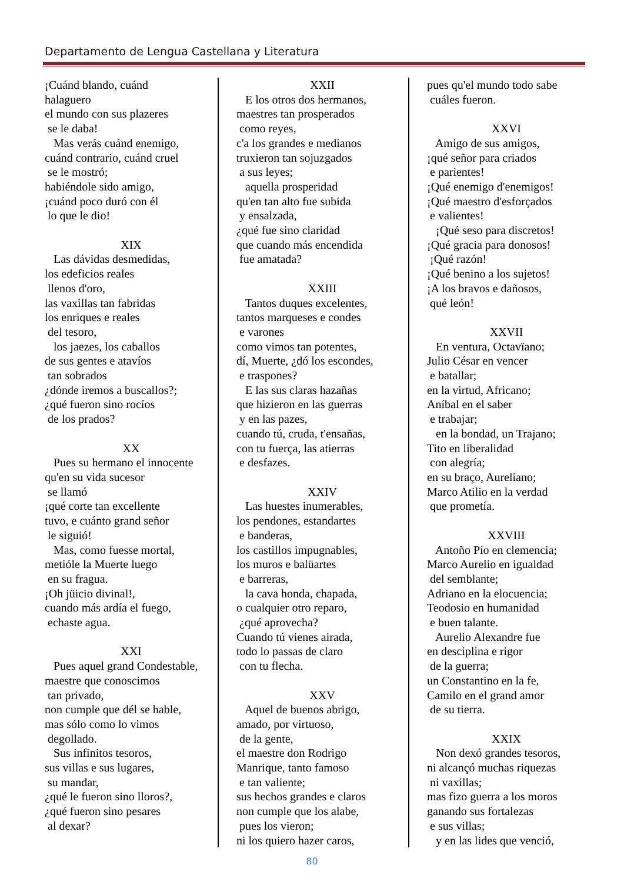Departamento de Lengua Castellana y Literatura
¡Cuánd blando, cuánd halaguero el mundo con sus plazeres se le daba! Mas verás cuánd enemigo, cuánd contrario, cuánd cruel se le mostró; habiéndole sido amigo, ¡cuánd poco duró con él lo que le dio!
XIX
Las dávidas desmedidas, los edeficios reales llenos d'oro, las vaxillas tan fabridas los enriques e reales del tesoro, los jaezes, los caballos de sus gentes e atavíos tan sobrados ¿dónde iremos a buscallos?; ¿qué fueron sino rocíos de los prados?
XX
Pues su hermano el innocente qu'en su vida sucesor se llamó ¡qué corte tan excellente tuvo, e cuánto grand señor le siguió! Mas, como fuesse mortal, metióle la Muerte luego en su fragua. ¡Oh jüicio divinal!, cuando más ardía el fuego, echaste agua.
XXI
Pues aquel grand Condestable, maestre que conoscimos tan privado, non cumple que dél se hable, mas sólo como lo vimos degollado. Sus infinitos tesoros, sus villas e sus lugares, su mandar, ¿qué le fueron sino lloros?, ¿qué fueron sino pesares al dexar?
XXII
E los otros dos hermanos, maestres tan prosperados como reyes, c'a los grandes e medianos truxieron tan sojuzgados a sus leyes; aquella prosperidad qu'en tan alto fue subida y ensalzada, ¿qué fue sino claridad que cuando más encendida fue amatada?
XXIII
Tantos duques excelentes, tantos marqueses e condes e varones como vimos tan potentes, dí, Muerte, ¿dó los escondes, e traspones? E las sus claras hazañas que hizieron en las guerras y en las pazes, cuando tú, cruda, t'ensañas, con tu fuerça, las atierras e desfazes.
XXIV
Las huestes inumerables, los pendones, estandartes e banderas, los castillos impugnables, los muros e balüartes e barreras, la cava honda, chapada, o cualquier otro reparo, ¿qué aprovecha? Cuando tú vienes airada, todo lo passas de claro con tu flecha.
XXV
Aquel de buenos abrigo, amado, por virtuoso, de la gente, el maestre don Rodrigo Manrique, tanto famoso e tan valiente; sus hechos grandes e claros non cumple que los alabe, pues los vieron; ni los quiero hazer caros,
pues qu'el mundo todo sabe cuáles fueron.
XXVI
Amigo de sus amigos, ¡qué señor para criados e parientes! ¡Qué enemigo d'enemigos! ¡Qué maestro d'esforçados e valientes! ¡Qué seso para discretos! ¡Qué gracia para donosos! ¡Qué razón! ¡Qué benino a los sujetos! ¡A los bravos e dañosos, qué león!
XXVII
En ventura, Octavïano; Julio César en vencer e batallar; en la virtud, Africano; Aníbal en el saber e trabajar; en la bondad, un Trajano; Tito en liberalidad con alegría; en su braço, Aureliano; Marco Atilio en la verdad que prometía.
XXVIII
Antoño Pío en clemencia; Marco Aurelio en igualdad del semblante; Adriano en la elocuencia; Teodosio en humanidad e buen talante. Aurelio Alexandre fue en desciplina e rigor de la guerra; un Constantino en la fe, Camilo en el grand amor de su tierra.
XXIX
Non dexó grandes tesoros, ni alcançó muchas riquezas ni vaxillas; mas fizo guerra a los moros ganando sus fortalezas e sus villas; y en las lides que venció,
80